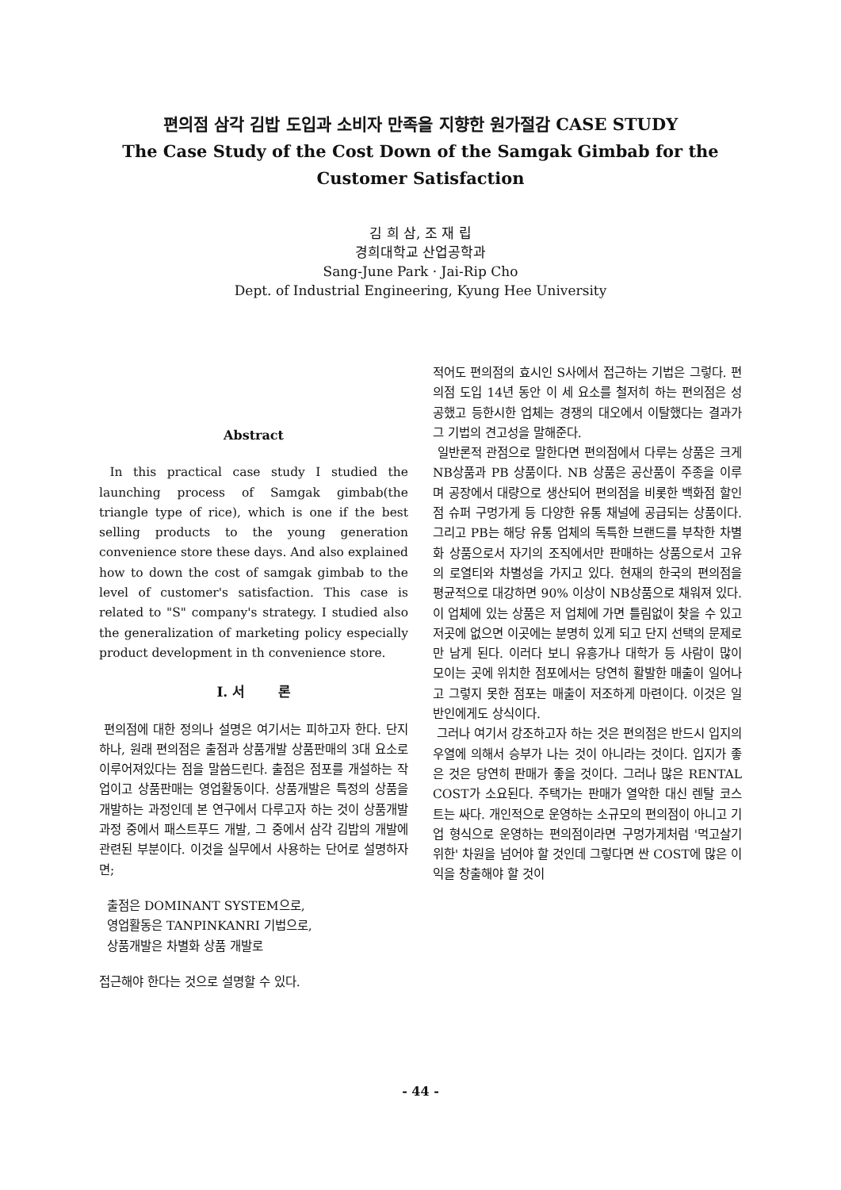편의점 삼각 김밥 도입과 소비자 만족을 지향한 원가절감 CASE STUDY
The Case Study of the Cost Down of the Samgak Gimbab for the
Customer Satisfaction
김 희 삼, 조 재 립
경희대학교 산업공학과
Sang-June Park · Jai-Rip Cho
Dept. of Industrial Engineering, Kyung Hee University
Abstract
In this practical case study I studied the launching process of Samgak gimbab(the triangle type of rice), which is one if the best selling products to the young generation convenience store these days. And also explained how to down the cost of samgak gimbab to the level of customer's satisfaction. This case is related to "S" company's strategy. I studied also the generalization of marketing policy especially product development in th convenience store.
Ⅰ. 서 론
편의점에 대한 정의나 설명은 여기서는 피하고자 한다. 단지 하나, 원래 편의점은 출점과 상품개발 상품판매의 3대 요소로 이루어져있다는 점을 말씀드린다. 출점은 점포를 개설하는 작업이고 상품판매는 영업활동이다. 상품개발은 특정의 상품을 개발하는 과정인데 본 연구에서 다루고자 하는 것이 상품개발 과정 중에서 패스트푸드 개발, 그 중에서 삼각 김밥의 개발에 관련된 부분이다. 이것을 실무에서 사용하는 단어로 설명하자면;
출점은 DOMINANT SYSTEM으로,
영업활동은 TANPINKANRI 기법으로,
상품개발은 차별화 상품 개발로
접근해야 한다는 것으로 설명할 수 있다.
적어도 편의점의 효시인 S사에서 접근하는 기법은 그렇다. 편의점 도입 14년 동안 이 세 요소를 철저히 하는 편의점은 성공했고 등한시한 업체는 경쟁의 대오에서 이탈했다는 결과가 그 기법의 견고성을 말해준다.
일반론적 관점으로 말한다면 편의점에서 다루는 상품은 크게 NB상품과 PB 상품이다. NB 상품은 공산품이 주종을 이루며 공장에서 대량으로 생산되어 편의점을 비롯한 백화점 할인점 슈퍼 구멍가게 등 다양한 유통 채널에 공급되는 상품이다. 그리고 PB는 해당 유통 업체의 독특한 브랜드를 부착한 차별화 상품으로서 자기의 조직에서만 판매하는 상품으로서 고유의 로열티와 차별성을 가지고 있다. 현재의 한국의 편의점을 평균적으로 대강하면 90% 이상이 NB상품으로 채워져 있다. 이 업체에 있는 상품은 저 업체에 가면 틀림없이 찾을 수 있고 저곳에 없으면 이곳에는 분명히 있게 되고 단지 선택의 문제로만 남게 된다. 이러다 보니 유흥가나 대학가 등 사람이 많이 모이는 곳에 위치한 점포에서는 당연히 활발한 매출이 일어나고 그렇지 못한 점포는 매출이 저조하게 마련이다. 이것은 일반인에게도 상식이다.
그러나 여기서 강조하고자 하는 것은 편의점은 반드시 입지의 우열에 의해서 승부가 나는 것이 아니라는 것이다. 입지가 좋은 것은 당연히 판매가 좋을 것이다. 그러나 많은 RENTAL COST가 소요된다. 주택가는 판매가 열악한 대신 렌탈 코스트는 싸다. 개인적으로 운영하는 소규모의 편의점이 아니고 기업 형식으로 운영하는 편의점이라면 구멍가게처럼 '먹고살기 위한' 차원을 넘어야 할 것인데 그렇다면 싼 COST에 많은 이익을 창출해야 할 것이
- 44 -